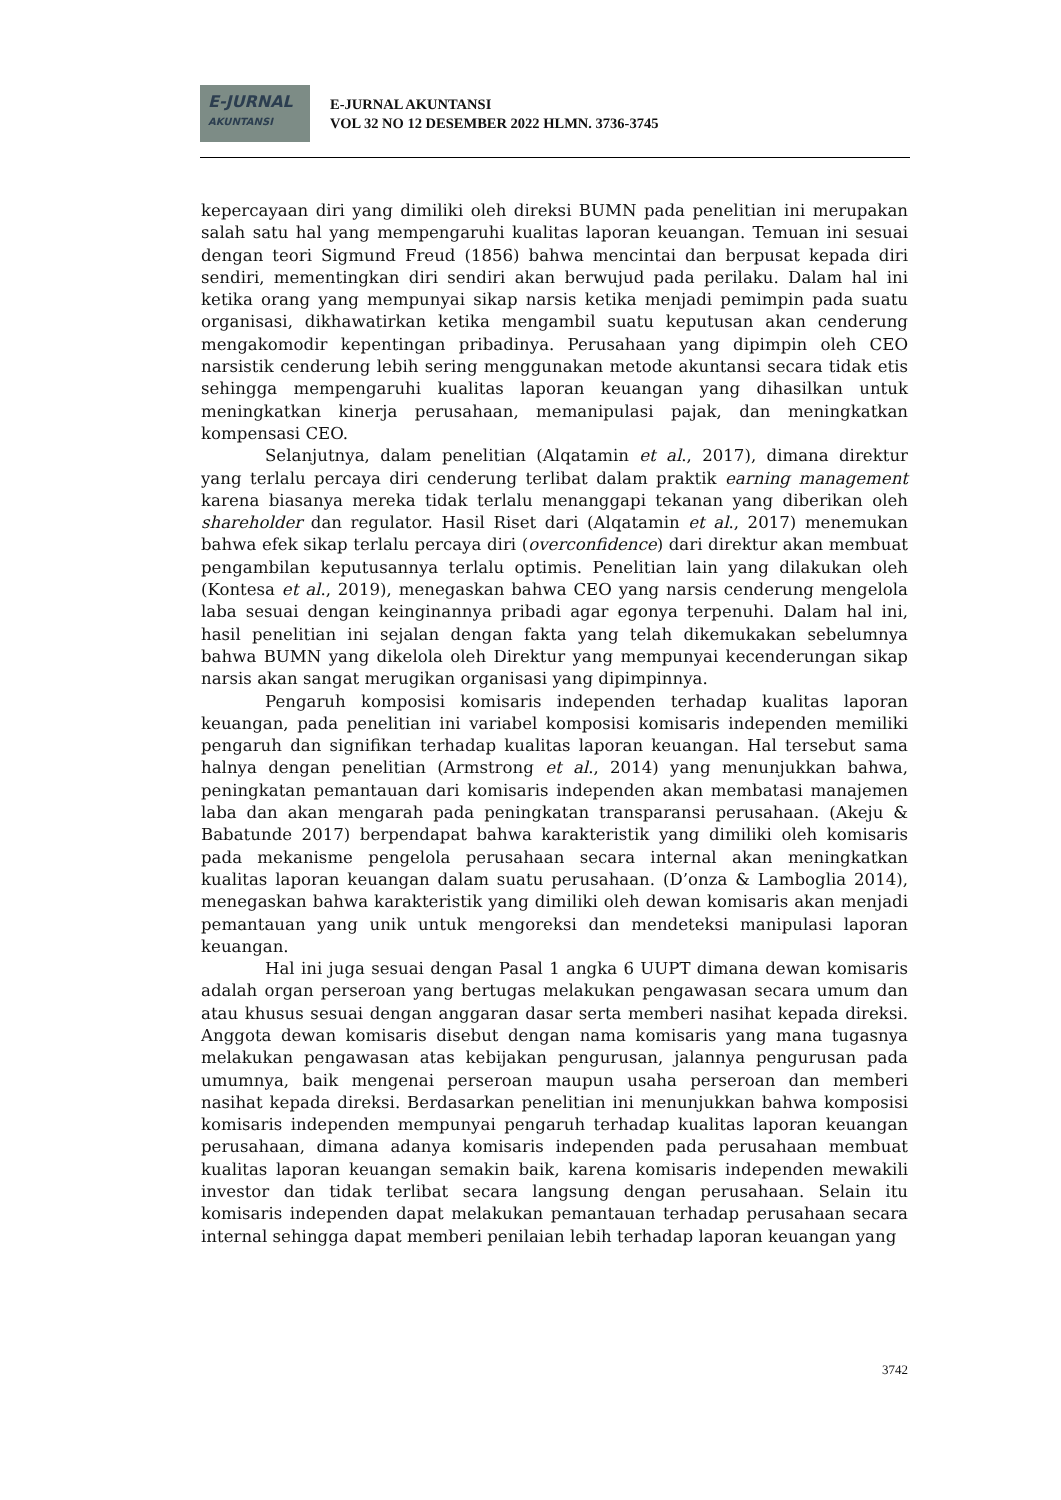E-JURNAL
AKUNTANSI
E-JURNAL AKUNTANSI
VOL 32 NO 12 DESEMBER 2022 HLMN. 3736-3745
kepercayaan diri yang dimiliki oleh direksi BUMN pada penelitian ini merupakan salah satu hal yang mempengaruhi kualitas laporan keuangan. Temuan ini sesuai dengan teori Sigmund Freud (1856) bahwa mencintai dan berpusat kepada diri sendiri, mementingkan diri sendiri akan berwujud pada perilaku. Dalam hal ini ketika orang yang mempunyai sikap narsis ketika menjadi pemimpin pada suatu organisasi, dikhawatirkan ketika mengambil suatu keputusan akan cenderung mengakomodir kepentingan pribadinya. Perusahaan yang dipimpin oleh CEO narsistik cenderung lebih sering menggunakan metode akuntansi secara tidak etis sehingga mempengaruhi kualitas laporan keuangan yang dihasilkan untuk meningkatkan kinerja perusahaan, memanipulasi pajak, dan meningkatkan kompensasi CEO.
Selanjutnya, dalam penelitian (Alqatamin et al., 2017), dimana direktur yang terlalu percaya diri cenderung terlibat dalam praktik earning management karena biasanya mereka tidak terlalu menanggapi tekanan yang diberikan oleh shareholder dan regulator. Hasil Riset dari (Alqatamin et al., 2017) menemukan bahwa efek sikap terlalu percaya diri (overconfidence) dari direktur akan membuat pengambilan keputusannya terlalu optimis. Penelitian lain yang dilakukan oleh (Kontesa et al., 2019), menegaskan bahwa CEO yang narsis cenderung mengelola laba sesuai dengan keinginannya pribadi agar egonya terpenuhi. Dalam hal ini, hasil penelitian ini sejalan dengan fakta yang telah dikemukakan sebelumnya bahwa BUMN yang dikelola oleh Direktur yang mempunyai kecenderungan sikap narsis akan sangat merugikan organisasi yang dipimpinnya.
Pengaruh komposisi komisaris independen terhadap kualitas laporan keuangan, pada penelitian ini variabel komposisi komisaris independen memiliki pengaruh dan signifikan terhadap kualitas laporan keuangan. Hal tersebut sama halnya dengan penelitian (Armstrong et al., 2014) yang menunjukkan bahwa, peningkatan pemantauan dari komisaris independen akan membatasi manajemen laba dan akan mengarah pada peningkatan transparansi perusahaan. (Akeju & Babatunde 2017) berpendapat bahwa karakteristik yang dimiliki oleh komisaris pada mekanisme pengelola perusahaan secara internal akan meningkatkan kualitas laporan keuangan dalam suatu perusahaan. (D’onza & Lamboglia 2014), menegaskan bahwa karakteristik yang dimiliki oleh dewan komisaris akan menjadi pemantauan yang unik untuk mengoreksi dan mendeteksi manipulasi laporan keuangan.
Hal ini juga sesuai dengan Pasal 1 angka 6 UUPT dimana dewan komisaris adalah organ perseroan yang bertugas melakukan pengawasan secara umum dan atau khusus sesuai dengan anggaran dasar serta memberi nasihat kepada direksi. Anggota dewan komisaris disebut dengan nama komisaris yang mana tugasnya melakukan pengawasan atas kebijakan pengurusan, jalannya pengurusan pada umumnya, baik mengenai perseroan maupun usaha perseroan dan memberi nasihat kepada direksi. Berdasarkan penelitian ini menunjukkan bahwa komposisi komisaris independen mempunyai pengaruh terhadap kualitas laporan keuangan perusahaan, dimana adanya komisaris independen pada perusahaan membuat kualitas laporan keuangan semakin baik, karena komisaris independen mewakili investor dan tidak terlibat secara langsung dengan perusahaan. Selain itu komisaris independen dapat melakukan pemantauan terhadap perusahaan secara internal sehingga dapat memberi penilaian lebih terhadap laporan keuangan yang
3742